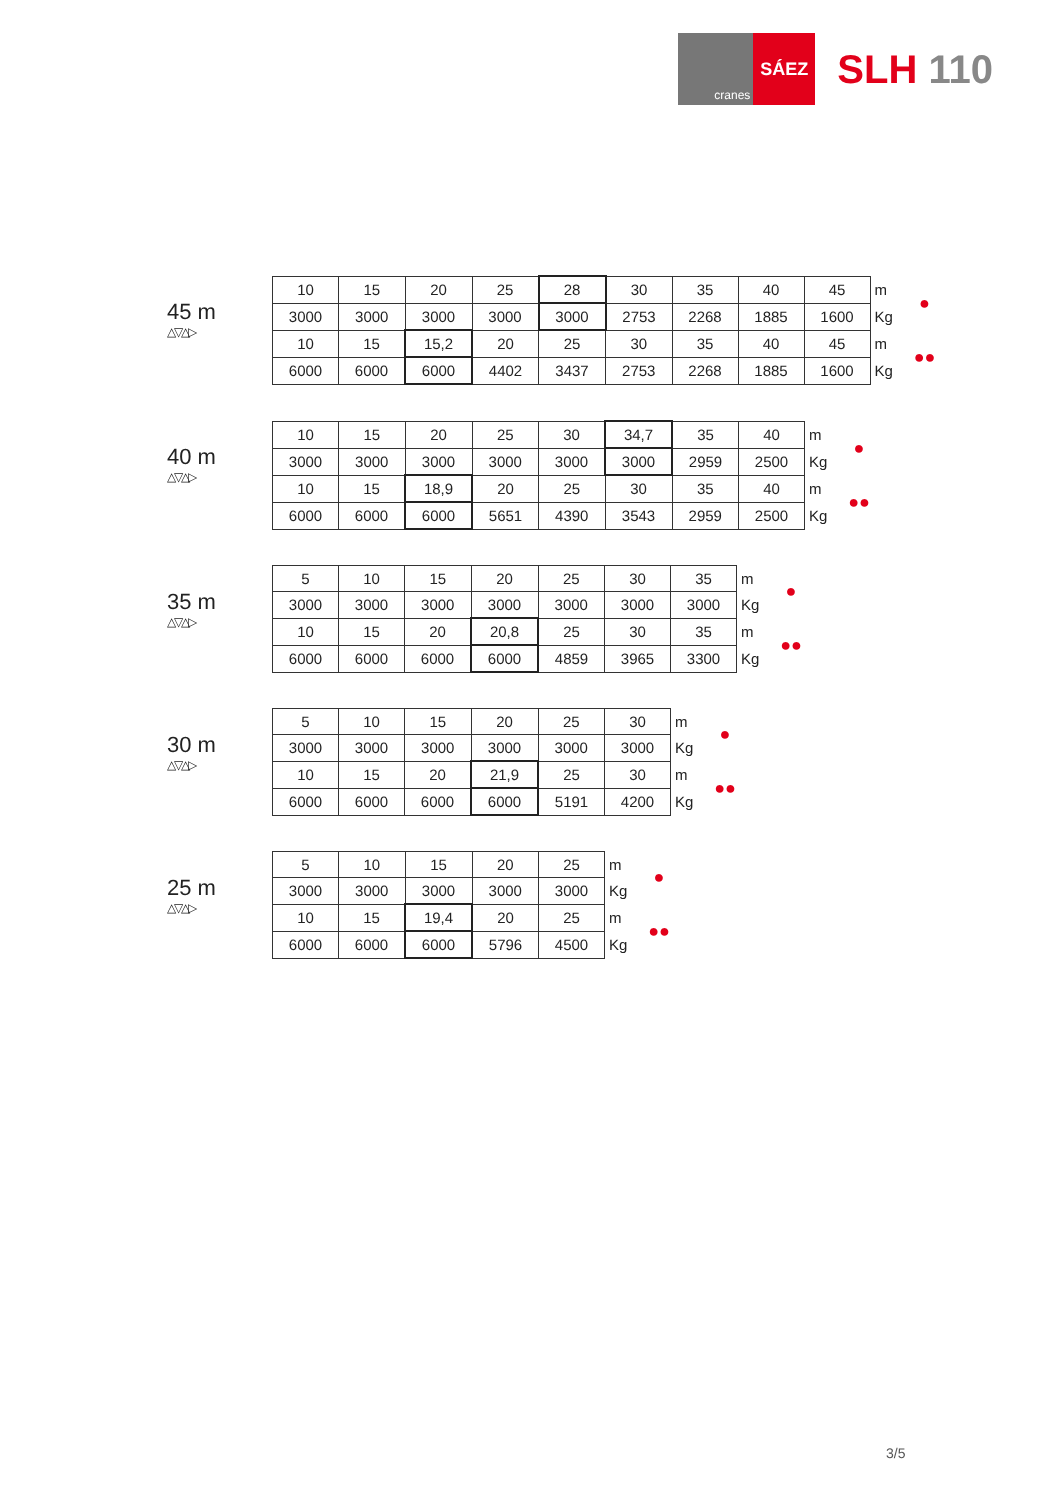cranes
SÁEZ
SLH 110
45 m
△▽△▷
| 10 | 15 | 20 | 25 | 28 | 30 | 35 | 40 | 45 | m | ● |
| 3000 | 3000 | 3000 | 3000 | 3000 | 2753 | 2268 | 1885 | 1600 | Kg | |
| 10 | 15 | 15,2 | 20 | 25 | 30 | 35 | 40 | 45 | m | ●● |
| 6000 | 6000 | 6000 | 4402 | 3437 | 2753 | 2268 | 1885 | 1600 | Kg | |
40 m
△▽△▷
| 10 | 15 | 20 | 25 | 30 | 34,7 | 35 | 40 | m | ● |
| 3000 | 3000 | 3000 | 3000 | 3000 | 3000 | 2959 | 2500 | Kg | |
| 10 | 15 | 18,9 | 20 | 25 | 30 | 35 | 40 | m | ●● |
| 6000 | 6000 | 6000 | 5651 | 4390 | 3543 | 2959 | 2500 | Kg | |
35 m
△▽△▷
| 5 | 10 | 15 | 20 | 25 | 30 | 35 | m | ● |
| 3000 | 3000 | 3000 | 3000 | 3000 | 3000 | 3000 | Kg | |
| 10 | 15 | 20 | 20,8 | 25 | 30 | 35 | m | ●● |
| 6000 | 6000 | 6000 | 6000 | 4859 | 3965 | 3300 | Kg | |
30 m
△▽△▷
| 5 | 10 | 15 | 20 | 25 | 30 | m | ● |
| 3000 | 3000 | 3000 | 3000 | 3000 | 3000 | Kg | |
| 10 | 15 | 20 | 21,9 | 25 | 30 | m | ●● |
| 6000 | 6000 | 6000 | 6000 | 5191 | 4200 | Kg | |
25 m
△▽△▷
| 5 | 10 | 15 | 20 | 25 | m | ● |
| 3000 | 3000 | 3000 | 3000 | 3000 | Kg | |
| 10 | 15 | 19,4 | 20 | 25 | m | ●● |
| 6000 | 6000 | 6000 | 5796 | 4500 | Kg | |
3/5